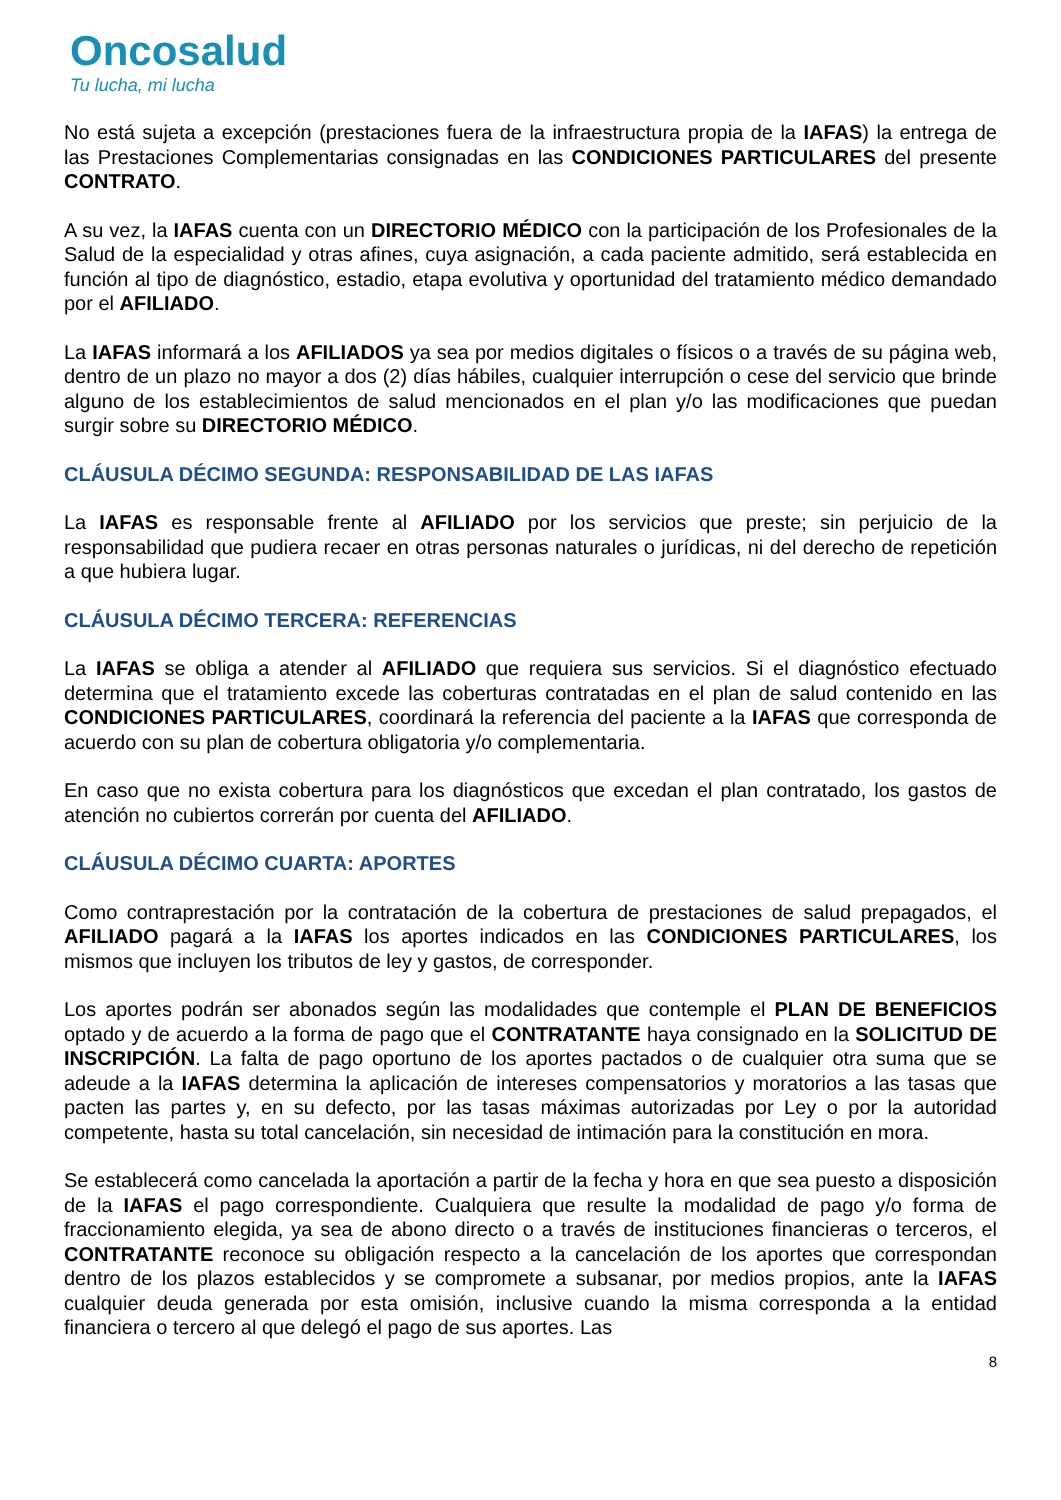Oncosalud
Tu lucha, mi lucha
No está sujeta a excepción (prestaciones fuera de la infraestructura propia de la IAFAS) la entrega de las Prestaciones Complementarias consignadas en las CONDICIONES PARTICULARES del presente CONTRATO.
A su vez, la IAFAS cuenta con un DIRECTORIO MÉDICO con la participación de los Profesionales de la Salud de la especialidad y otras afines, cuya asignación, a cada paciente admitido, será establecida en función al tipo de diagnóstico, estadio, etapa evolutiva y oportunidad del tratamiento médico demandado por el AFILIADO.
La IAFAS informará a los AFILIADOS ya sea por medios digitales o físicos o a través de su página web, dentro de un plazo no mayor a dos (2) días hábiles, cualquier interrupción o cese del servicio que brinde alguno de los establecimientos de salud mencionados en el plan y/o las modificaciones que puedan surgir sobre su DIRECTORIO MÉDICO.
CLÁUSULA DÉCIMO SEGUNDA: RESPONSABILIDAD DE LAS IAFAS
La IAFAS es responsable frente al AFILIADO por los servicios que preste; sin perjuicio de la responsabilidad que pudiera recaer en otras personas naturales o jurídicas, ni del derecho de repetición a que hubiera lugar.
CLÁUSULA DÉCIMO TERCERA: REFERENCIAS
La IAFAS se obliga a atender al AFILIADO que requiera sus servicios. Si el diagnóstico efectuado determina que el tratamiento excede las coberturas contratadas en el plan de salud contenido en las CONDICIONES PARTICULARES, coordinará la referencia del paciente a la IAFAS que corresponda de acuerdo con su plan de cobertura obligatoria y/o complementaria.
En caso que no exista cobertura para los diagnósticos que excedan el plan contratado, los gastos de atención no cubiertos correrán por cuenta del AFILIADO.
CLÁUSULA DÉCIMO CUARTA: APORTES
Como contraprestación por la contratación de la cobertura de prestaciones de salud prepagados, el AFILIADO pagará a la IAFAS los aportes indicados en las CONDICIONES PARTICULARES, los mismos que incluyen los tributos de ley y gastos, de corresponder.
Los aportes podrán ser abonados según las modalidades que contemple el PLAN DE BENEFICIOS optado y de acuerdo a la forma de pago que el CONTRATANTE haya consignado en la SOLICITUD DE INSCRIPCIÓN. La falta de pago oportuno de los aportes pactados o de cualquier otra suma que se adeude a la IAFAS determina la aplicación de intereses compensatorios y moratorios a las tasas que pacten las partes y, en su defecto, por las tasas máximas autorizadas por Ley o por la autoridad competente, hasta su total cancelación, sin necesidad de intimación para la constitución en mora.
Se establecerá como cancelada la aportación a partir de la fecha y hora en que sea puesto a disposición de la IAFAS el pago correspondiente. Cualquiera que resulte la modalidad de pago y/o forma de fraccionamiento elegida, ya sea de abono directo o a través de instituciones financieras o terceros, el CONTRATANTE reconoce su obligación respecto a la cancelación de los aportes que correspondan dentro de los plazos establecidos y se compromete a subsanar, por medios propios, ante la IAFAS cualquier deuda generada por esta omisión, inclusive cuando la misma corresponda a la entidad financiera o tercero al que delegó el pago de sus aportes. Las
8